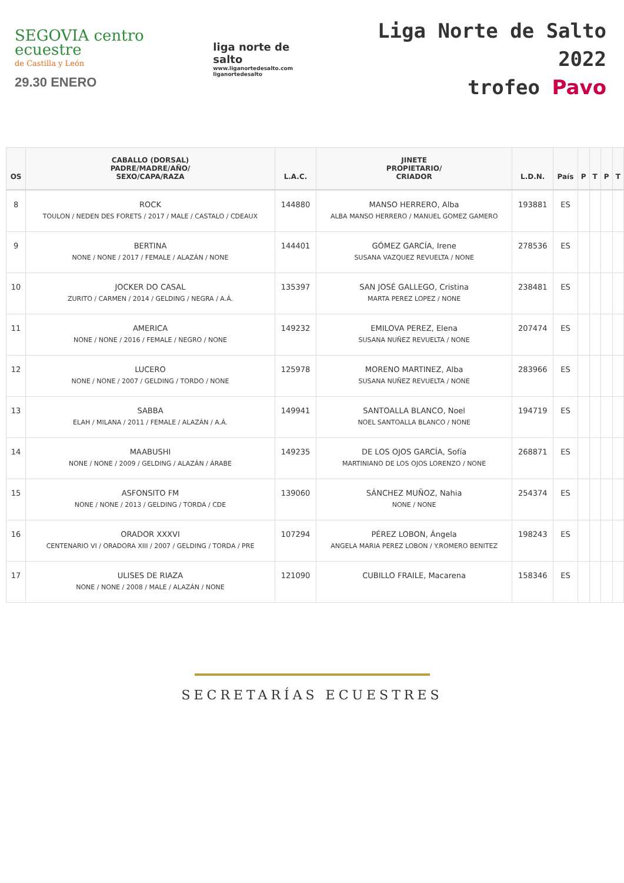SEGOVIA centro ecuestre
de Castilla y León
29.30 ENERO
liga norte de salto
www.liganortedesalto.com
liganortedesalto
Liga Norte de Salto 2022
trofeo Pavo
| OS | CABALLO (DORSAL) PADRE/MADRE/AÑO/ SEXO/CAPA/RAZA | L.A.C. | JINETE PROPIETARIO/ CRIADOR | L.D.N. | País | P | T | P | T |
| --- | --- | --- | --- | --- | --- | --- | --- | --- | --- |
| 8 | ROCK TOULON / NEDEN DES FORETS / 2017 / MALE / CASTALO / CDEAUX | 144880 | MANSO HERRERO, Alba ALBA MANSO HERRERO / MANUEL GOMEZ GAMERO | 193881 | ES | | | | |
| 9 | BERTINA NONE / NONE / 2017 / FEMALE / ALAZÁN / NONE | 144401 | GÓMEZ GARCÍA, Irene SUSANA VAZQUEZ REVUELTA / NONE | 278536 | ES | | | | |
| 10 | JOCKER DO CASAL ZURITO / CARMEN / 2014 / GELDING / NEGRA / A.Á. | 135397 | SAN JOSÉ GALLEGO, Cristina MARTA PEREZ LOPEZ / NONE | 238481 | ES | | | | |
| 11 | AMERICA NONE / NONE / 2016 / FEMALE / NEGRO / NONE | 149232 | EMILOVA PEREZ, Elena SUSANA NUÑEZ REVUELTA / NONE | 207474 | ES | | | | |
| 12 | LUCERO NONE / NONE / 2007 / GELDING / TORDO / NONE | 125978 | MORENO MARTINEZ, Alba SUSANA NUÑEZ REVUELTA / NONE | 283966 | ES | | | | |
| 13 | SABBA ELAH / MILANA / 2011 / FEMALE / ALAZÁN / A.Á. | 149941 | SANTOALLA BLANCO, Noel NOEL SANTOALLA BLANCO / NONE | 194719 | ES | | | | |
| 14 | MAABUSHI NONE / NONE / 2009 / GELDING / ALAZÁN / ÁRABE | 149235 | DE LOS OJOS GARCÍA, Sofía MARTINIANO DE LOS OJOS LORENZO / NONE | 268871 | ES | | | | |
| 15 | ASFONSITO FM NONE / NONE / 2013 / GELDING / TORDA / CDE | 139060 | SÁNCHEZ MUÑOZ, Nahia NONE / NONE | 254374 | ES | | | | |
| 16 | ORADOR XXXVI CENTENARIO VI / ORADORA XIII / 2007 / GELDING / TORDA / PRE | 107294 | PÉREZ LOBON, Ángela ANGELA MARIA PEREZ LOBON / Y.ROMERO BENITEZ | 198243 | ES | | | | |
| 17 | ULISES DE RIAZA NONE / NONE / 2008 / MALE / ALAZÁN / NONE | 121090 | CUBILLO FRAILE, Macarena | 158346 | ES | | | | |
SECRETARÍAS ECUESTRES